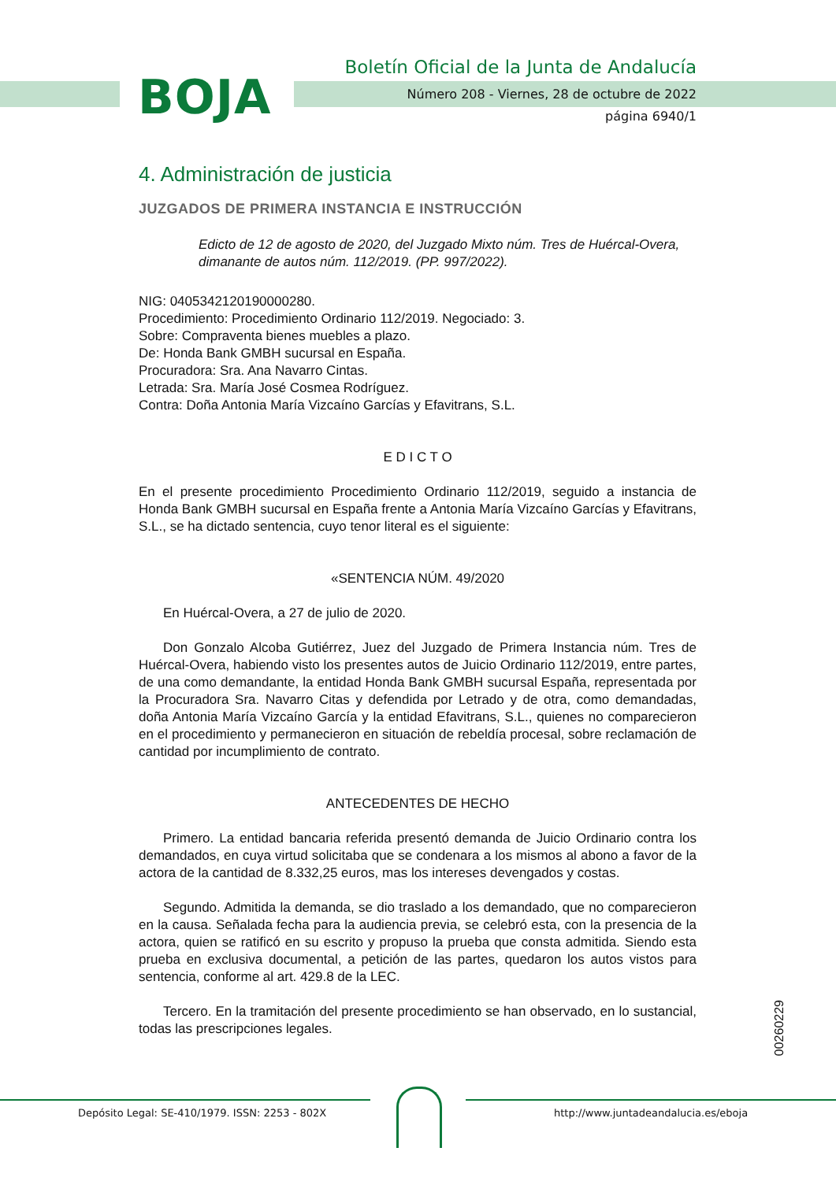BOJA
Boletín Oficial de la Junta de Andalucía
Número 208 - Viernes, 28 de octubre de 2022
página 6940/1
4. Administración de justicia
JUZGADOS DE PRIMERA INSTANCIA E INSTRUCCIÓN
Edicto de 12 de agosto de 2020, del Juzgado Mixto núm. Tres de Huércal-Overa, dimanante de autos núm. 112/2019. (PP. 997/2022).
NIG: 0405342120190000280.
Procedimiento: Procedimiento Ordinario 112/2019. Negociado: 3.
Sobre: Compraventa bienes muebles a plazo.
De: Honda Bank GMBH sucursal en España.
Procuradora: Sra. Ana Navarro Cintas.
Letrada: Sra. María José Cosmea Rodríguez.
Contra: Doña Antonia María Vizcaíno Garcías y Efavitrans, S.L.
E D I C T O
En el presente procedimiento Procedimiento Ordinario 112/2019, seguido a instancia de Honda Bank GMBH sucursal en España frente a Antonia María Vizcaíno Garcías y Efavitrans, S.L., se ha dictado sentencia, cuyo tenor literal es el siguiente:
«SENTENCIA NÚM. 49/2020
En Huércal-Overa, a 27 de julio de 2020.
Don Gonzalo Alcoba Gutiérrez, Juez del Juzgado de Primera Instancia núm. Tres de Huércal-Overa, habiendo visto los presentes autos de Juicio Ordinario 112/2019, entre partes, de una como demandante, la entidad Honda Bank GMBH sucursal España, representada por la Procuradora Sra. Navarro Citas y defendida por Letrado y de otra, como demandadas, doña Antonia María Vizcaíno García y la entidad Efavitrans, S.L., quienes no comparecieron en el procedimiento y permanecieron en situación de rebeldía procesal, sobre reclamación de cantidad por incumplimiento de contrato.
ANTECEDENTES DE HECHO
Primero. La entidad bancaria referida presentó demanda de Juicio Ordinario contra los demandados, en cuya virtud solicitaba que se condenara a los mismos al abono a favor de la actora de la cantidad de 8.332,25 euros, mas los intereses devengados y costas.
Segundo. Admitida la demanda, se dio traslado a los demandado, que no comparecieron en la causa. Señalada fecha para la audiencia previa, se celebró esta, con la presencia de la actora, quien se ratificó en su escrito y propuso la prueba que consta admitida. Siendo esta prueba en exclusiva documental, a petición de las partes, quedaron los autos vistos para sentencia, conforme al art. 429.8 de la LEC.
Tercero. En la tramitación del presente procedimiento se han observado, en lo sustancial, todas las prescripciones legales.
00260229
Depósito Legal: SE-410/1979. ISSN: 2253 - 802X http://www.juntadeandalucia.es/eboja